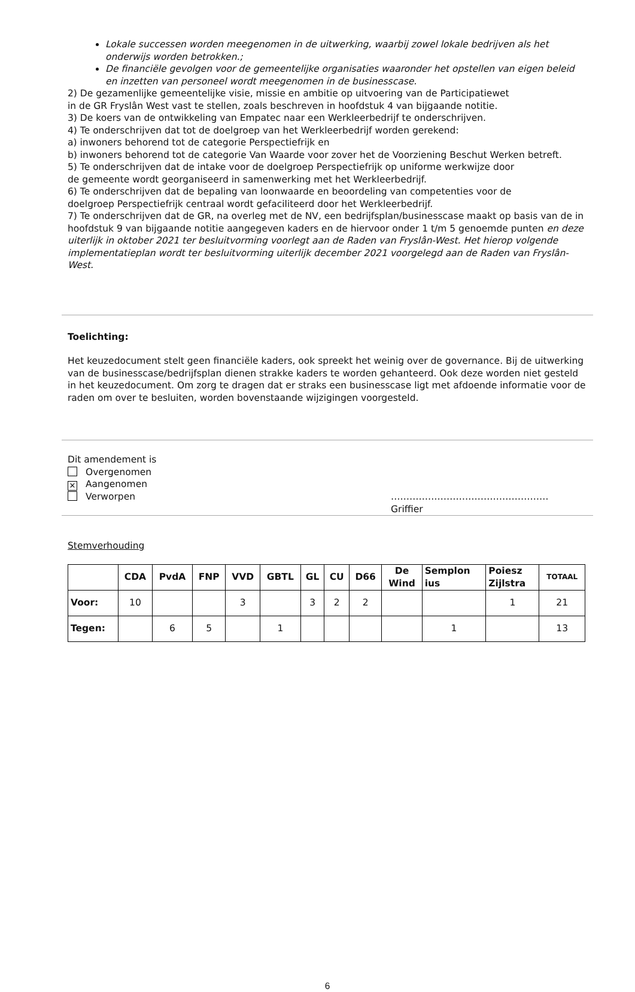Lokale successen worden meegenomen in de uitwerking, waarbij zowel lokale bedrijven als het onderwijs worden betrokken.;
De financiële gevolgen voor de gemeentelijke organisaties waaronder het opstellen van eigen beleid en inzetten van personeel wordt meegenomen in de businesscase.
2) De gezamenlijke gemeentelijke visie, missie en ambitie op uitvoering van de Participatiewet
in de GR Fryslân West vast te stellen, zoals beschreven in hoofdstuk 4 van bijgaande notitie.
3) De koers van de ontwikkeling van Empatec naar een Werkleerbedrijf te onderschrijven.
4) Te onderschrijven dat tot de doelgroep van het Werkleerbedrijf worden gerekend:
a) inwoners behorend tot de categorie Perspectiefrijk en
b) inwoners behorend tot de categorie Van Waarde voor zover het de Voorziening Beschut Werken betreft.
5) Te onderschrijven dat de intake voor de doelgroep Perspectiefrijk op uniforme werkwijze door
de gemeente wordt georganiseerd in samenwerking met het Werkleerbedrijf.
6) Te onderschrijven dat de bepaling van loonwaarde en beoordeling van competenties voor de
doelgroep Perspectiefrijk centraal wordt gefaciliteerd door het Werkleerbedrijf.
7) Te onderschrijven dat de GR, na overleg met de NV, een bedrijfsplan/businesscase maakt op basis van de in hoofdstuk 9 van bijgaande notitie aangegeven kaders en de hiervoor onder 1 t/m 5 genoemde punten en deze uiterlijk in oktober 2021 ter besluitvorming voorlegt aan de Raden van Fryslân-West. Het hierop volgende implementatieplan wordt ter besluitvorming uiterlijk december 2021 voorgelegd aan de Raden van Fryslân-West.
Toelichting:
Het keuzedocument stelt geen financiële kaders, ook spreekt het weinig over de governance. Bij de uitwerking van de businesscase/bedrijfsplan dienen strakke kaders te worden gehanteerd. Ook deze worden niet gesteld in het keuzedocument. Om zorg te dragen dat er straks een businesscase ligt met afdoende informatie voor de raden om over te besluiten, worden bovenstaande wijzigingen voorgesteld.
Dit amendement is
Overgenomen
✕ Aangenomen
Verworpen
……………………………………………
Griffier
Stemverhouding
| | CDA | PvdA | FNP | VVD | GBTL | GL | CU | D66 | De Wind | Semplon ius | Poiesz Zijlstra | TOTAAL |
| --- | --- | --- | --- | --- | --- | --- | --- | --- | --- | --- | --- | --- |
| Voor: | 10 | | | 3 | | 3 | 2 | 2 | | | 1 | 21 |
| Tegen: | | 6 | 5 | | 1 | | | | | 1 | | 13 |
6